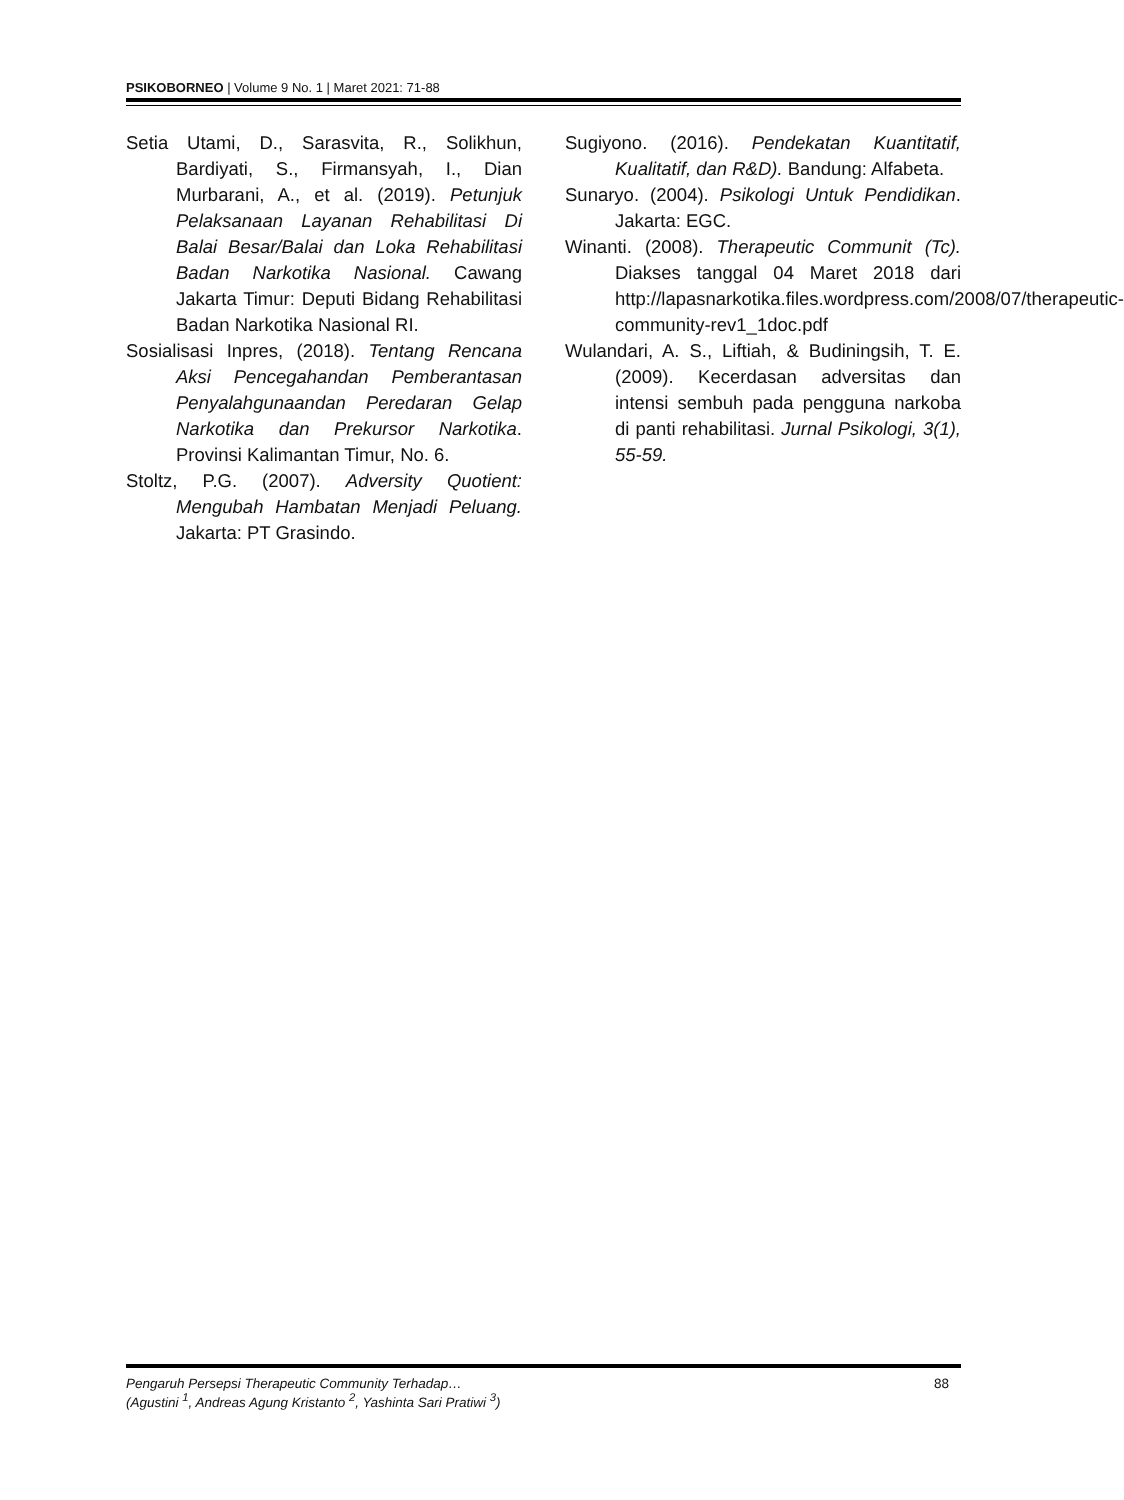PSIKOBORNEO | Volume 9 No. 1 | Maret 2021: 71-88
Setia Utami, D., Sarasvita, R., Solikhun, Bardiyati, S., Firmansyah, I., Dian Murbarani, A., et al. (2019). Petunjuk Pelaksanaan Layanan Rehabilitasi Di Balai Besar/Balai dan Loka Rehabilitasi Badan Narkotika Nasional. Cawang Jakarta Timur: Deputi Bidang Rehabilitasi Badan Narkotika Nasional RI.
Sosialisasi Inpres, (2018). Tentang Rencana Aksi Pencegahandan Pemberantasan Penyalahgunaandan Peredaran Gelap Narkotika dan Prekursor Narkotika. Provinsi Kalimantan Timur, No. 6.
Stoltz, P.G. (2007). Adversity Quotient: Mengubah Hambatan Menjadi Peluang. Jakarta: PT Grasindo.
Sugiyono. (2016). Pendekatan Kuantitatif, Kualitatif, dan R&D). Bandung: Alfabeta.
Sunaryo. (2004). Psikologi Untuk Pendidikan. Jakarta: EGC.
Winanti. (2008). Therapeutic Communit (Tc). Diakses tanggal 04 Maret 2018 dari http://lapasnarkotika.files.wordpress.com/2008/07/therapeutic-community-rev1_1doc.pdf
Wulandari, A. S., Liftiah, & Budiningsih, T. E. (2009). Kecerdasan adversitas dan intensi sembuh pada pengguna narkoba di panti rehabilitasi. Jurnal Psikologi, 3(1), 55-59.
Pengaruh Persepsi Therapeutic Community Terhadap… 88
(Agustini <sup>1</sup>, Andreas Agung Kristanto <sup>2</sup>, Yashinta Sari Pratiwi <sup>3</sup>)